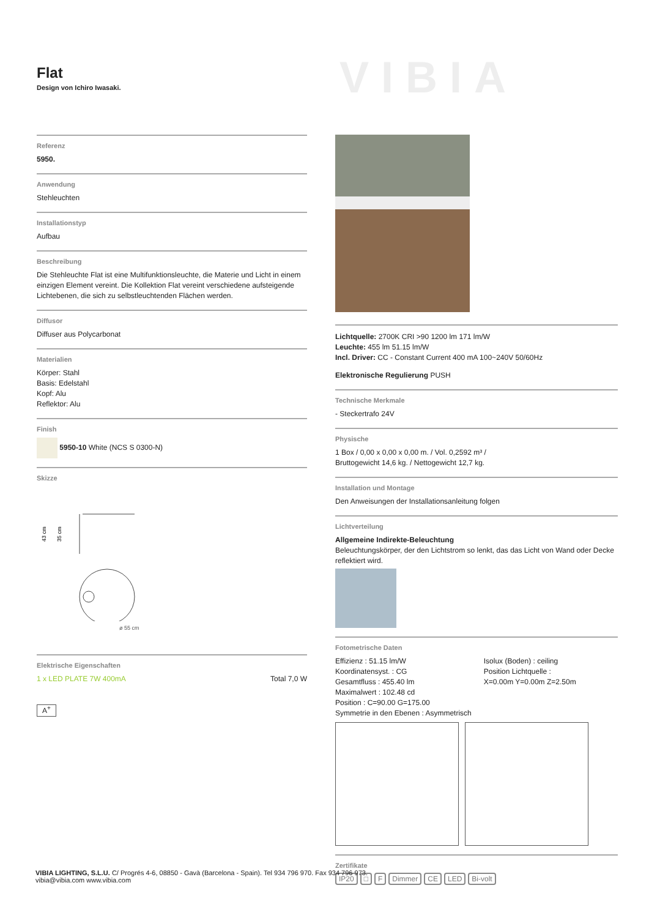Flat
Design von Ichiro Iwasaki.
VIBIA
Referenz
5950.
Anwendung
Stehleuchten
Installationstyp
Aufbau
Beschreibung
Die Stehleuchte Flat ist eine Multifunktionsleuchte, die Materie und Licht in einem einzigen Element vereint. Die Kollektion Flat vereint verschiedene aufsteigende Lichtebenen, die sich zu selbstleuchtenden Flächen werden.
Diffusor
Diffuser aus Polycarbonat
Materialien
Körper: Stahl
Basis: Edelstahl
Kopf: Alu
Reflektor: Alu
Finish
5950-10 White (NCS S 0300-N)
Skizze
43 cm
35 cm
ø 55 cm
Elektrische Eigenschaften
1 x LED PLATE 7W 400mA Total 7,0 W
A<sup>+</sup>
Lichtquelle: 2700K CRI >90 1200 lm 171 lm/W
Leuchte: 455 lm 51.15 lm/W
Incl. Driver: CC - Constant Current 400 mA 100~240V 50/60Hz
Elektronische Regulierung PUSH
Technische Merkmale
- Steckertrafo 24V
Physische
1 Box / 0,00 x 0,00 x 0,00 m. / Vol. 0,2592 m³ /
Bruttogewicht 14,6 kg. / Nettogewicht 12,7 kg.
Installation und Montage
Den Anweisungen der Installationsanleitung folgen
Lichtverteilung
Allgemeine Indirekte-Beleuchtung
Beleuchtungskörper, der den Lichtstrom so lenkt, das das Licht von Wand oder Decke reflektiert wird.
Fotometrische Daten
Effizienz : 51.15 lm/W
Koordinatensyst. : CG
Gesamtfluss : 455.40 lm
Maximalwert : 102.48 cd
Position : C=90.00 G=175.00
Symmetrie in den Ebenen : Asymmetrisch
Isolux (Boden) : ceiling
Position Lichtquelle :
X=0.00m Y=0.00m Z=2.50m
Zertifikate
IP20 □ F Dimmer CE LED Bi-volt
VIBIA LIGHTING, S.L.U. C/ Progrés 4-6, 08850 - Gavà (Barcelona - Spain). Tel 934 796 970. Fax 934 796 973.
vibia@vibia.com www.vibia.com